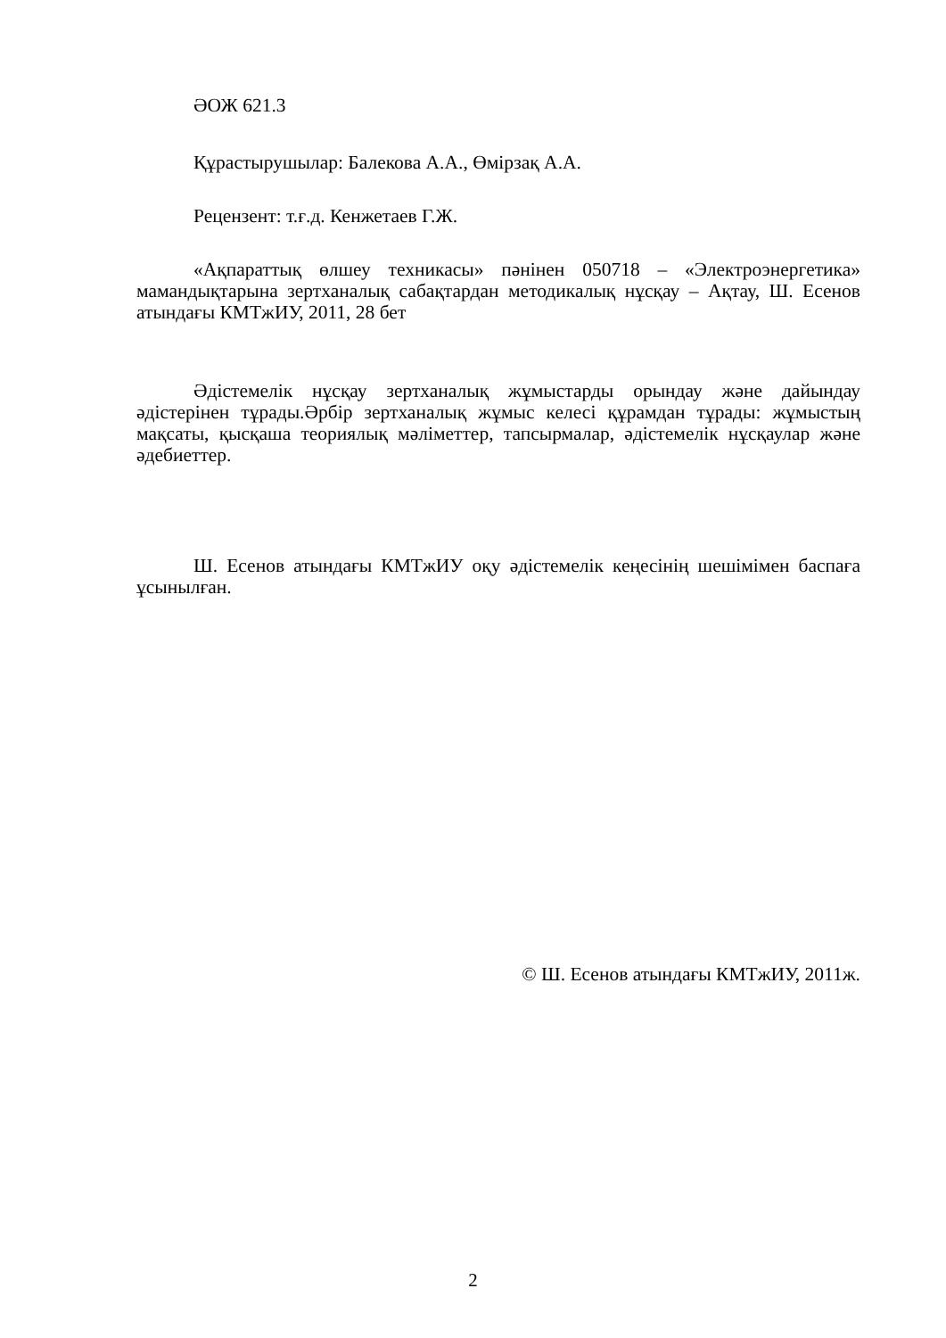ӘОЖ 621.3
Құрастырушылар: Балекова А.А., Өмірзақ А.А.
Рецензент: т.ғ.д. Кенжетаев Г.Ж.
«Ақпараттық өлшеу техникасы» пәнінен 050718 – «Электроэнергетика» мамандықтарына зертханалық сабақтардан методикалық нұсқау – Ақтау, Ш. Есенов атындағы КМТжИУ, 2011, 28 бет
Әдістемелік нұсқау зертханалық жұмыстарды орындау және дайындау әдістерінен тұрады.Әрбір зертханалық жұмыс келесі құрамдан тұрады: жұмыстың мақсаты, қысқаша теориялық мәліметтер, тапсырмалар, әдістемелік нұсқаулар және әдебиеттер.
Ш. Есенов атындағы КМТжИУ оқу әдістемелік кеңесінің шешімімен баспаға ұсынылған.
© Ш. Есенов атындағы КМТжИУ, 2011ж.
2